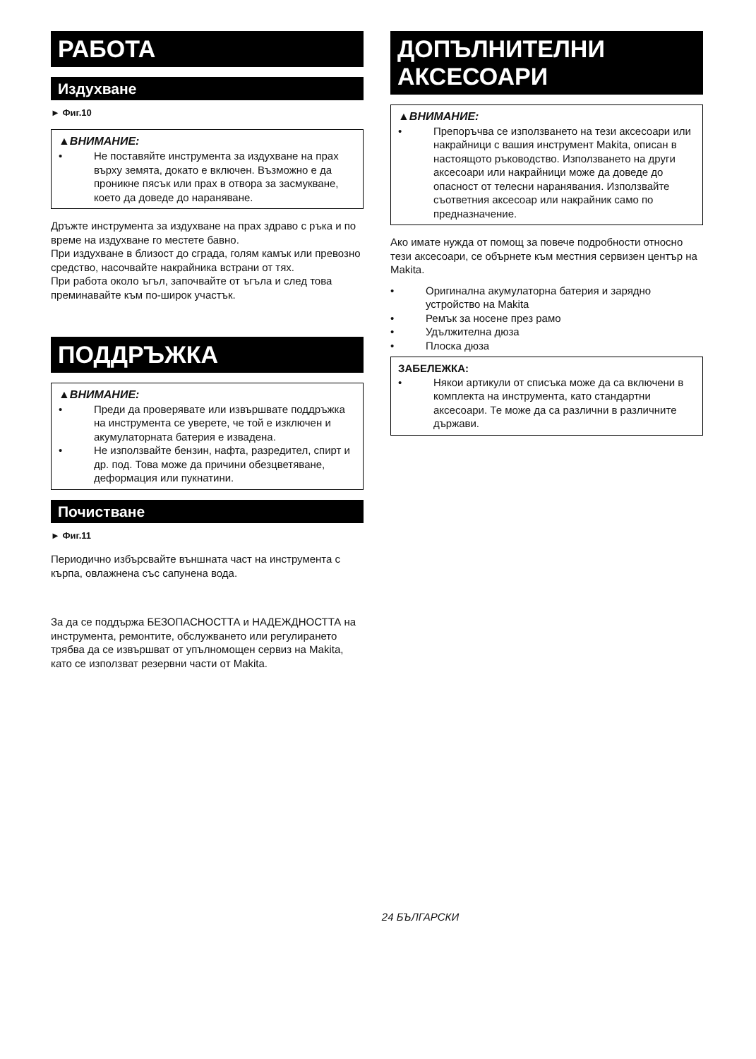РАБОТА
Издухване
► Фиг.10
▲ВНИМАНИЕ:
• Не поставяйте инструмента за издухване на прах върху земята, докато е включен. Възможно е да проникне пясък или прах в отвора за засмукване, което да доведе до нараняване.
Дръжте инструмента за издухване на прах здраво с ръка и по време на издухване го местете бавно.
При издухване в близост до сграда, голям камък или превозно средство, насочвайте накрайника встрани от тях.
При работа около ъгъл, започвайте от ъгъла и след това преминавайте към по-широк участък.
ПОДДРЪЖКА
▲ВНИМАНИЕ:
• Преди да проверявате или извършвате поддръжка на инструмента се уверете, че той е изключен и акумулаторната батерия е извадена.
• Не използвайте бензин, нафта, разредител, спирт и др. под. Това може да причини обезцветяване, деформация или пукнатини.
Почистване
► Фиг.11
Периодично избърсвайте външната част на инструмента с кърпа, овлажнена със сапунена вода.
За да се поддържа БЕЗОПАСНОСТТА и НАДЕЖДНОСТТА на инструмента, ремонтите, обслужването или регулирането трябва да се извършват от упълномощен сервиз на Makita, като се използват резервни части от Makita.
ДОПЪЛНИТЕЛНИ
АКСЕСОАРИ
▲ВНИМАНИЕ:
• Препоръчва се използването на тези аксесоари или накрайници с вашия инструмент Makita, описан в настоящото ръководство. Използването на други аксесоари или накрайници може да доведе до опасност от телесни наранявания. Използвайте съответния аксесоар или накрайник само по предназначение.
Ако имате нужда от помощ за повече подробности относно тези аксесоари, се обърнете към местния сервизен център на Makita.
• Оригинална акумулаторна батерия и зарядно устройство на Makita
• Ремък за носене през рамо
• Удължителна дюза
• Плоска дюза
ЗАБЕЛЕЖКА:
• Някои артикули от списъка може да са включени в комплекта на инструмента, като стандартни аксесоари. Те може да са различни в различните държави.
24 БЪЛГАРСКИ